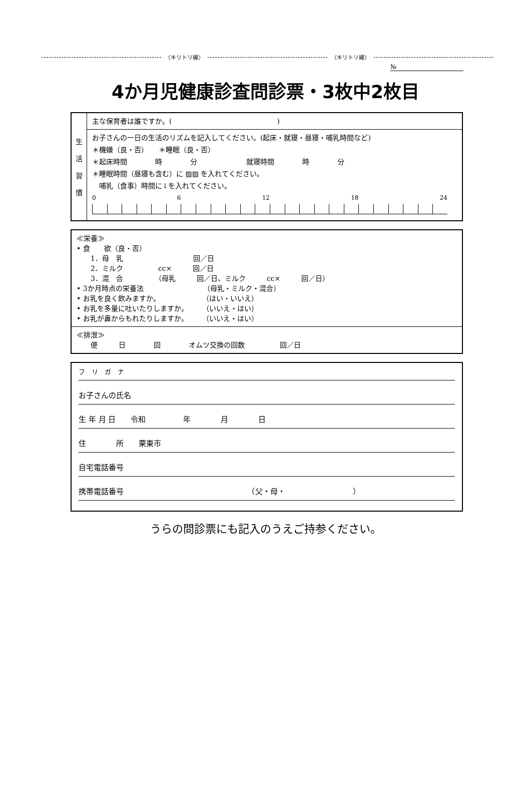〈キリトリ線〉 〈キリトリ線〉
№
4か月児健康診査問診票・3枚中2枚目
| 生 活 習 慣 | 主な保育者は誰ですか。( ) |
| | お子さんの一日の生活のリズムを記入してください。(起床・就寝・昼寝・哺乳時間など) ＊機嫌（良・否） ＊睡眠（良・否） ＊起床時間 時 分 就寝時間 時 分 ＊睡眠時間（昼寝も含む）に ▨▨ を入れてください。 哺乳（食事）時間に↓を入れてください。 0 6 12 18 24 |
≪栄養≫
• 食　　欲（良・否）
　　1．母　乳　　　　　　　　　　回／日
　　2．ミルク　　　　　cc×　　　回／日
　　3．混　合　　　　　（母乳　　　回／日、ミルク　　　cc×　　　回／日）
• 3か月時点の栄養法　　　　　　　　　（母乳・ミルク・混合）
• お乳を良く飲みますか。　　　　　　　（はい・いいえ）
• お乳を多量に吐いたりしますか。　　　（いいえ・はい）
• お乳が鼻からもれたりしますか。　　　（いいえ・はい）
≪排泄≫
　　便　　　日　　　　回　　　　オムツ交換の回数　　　　　回／日
フ　リ　ガ　ナ
お子さんの氏名
生 年 月 日　　令和　　　　　年　　　　月　　　　日
住　　　　所　　栗東市
自宅電話番号
携帯電話番号　　　　　　　　　　　　　　　　　（父・母・　　　　　　　　　）
うらの問診票にも記入のうえご持参ください。